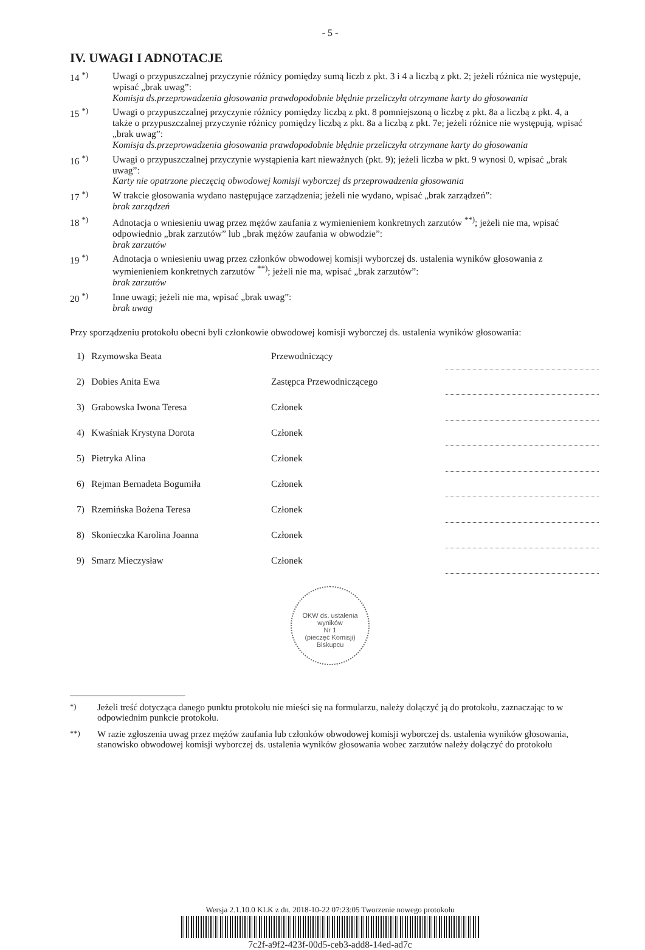- 5 -
IV. UWAGI I ADNOTACJE
14 <sup>*)</sup> Uwagi o przypuszczalnej przyczynie różnicy pomiędzy sumą liczb z pkt. 3 i 4 a liczbą z pkt. 2; jeżeli różnica nie występuje, wpisać „brak uwag”:
Komisja ds.przeprowadzenia głosowania prawdopodobnie błędnie przeliczyła otrzymane karty do głosowania
15 <sup>*)</sup> Uwagi o przypuszczalnej przyczynie różnicy pomiędzy liczbą z pkt. 8 pomniejszoną o liczbę z pkt. 8a a liczbą z pkt. 4, a także o przypuszczalnej przyczynie różnicy pomiędzy liczbą z pkt. 8a a liczbą z pkt. 7e; jeżeli różnice nie występują, wpisać „brak uwag”:
Komisja ds.przeprowadzenia głosowania prawdopodobnie błędnie przeliczyła otrzymane karty do głosowania
16 <sup>*)</sup> Uwagi o przypuszczalnej przyczynie wystąpienia kart nieważnych (pkt. 9); jeżeli liczba w pkt. 9 wynosi 0, wpisać „brak uwag”:
Karty nie opatrzone pieczęcią obwodowej komisji wyborczej ds przeprowadzenia głosowania
17 <sup>*)</sup> W trakcie głosowania wydano następujące zarządzenia; jeżeli nie wydano, wpisać „brak zarządzeń”:
brak zarządzeń
18 <sup>*)</sup> Adnotacja o wniesieniu uwag przez mężów zaufania z wymienieniem konkretnych zarzutów <sup>**)</sup>; jeżeli nie ma, wpisać odpowiednio „brak zarzutów” lub „brak mężów zaufania w obwodzie”:
brak zarzutów
19 <sup>*)</sup> Adnotacja o wniesieniu uwag przez członków obwodowej komisji wyborczej ds. ustalenia wyników głosowania z wymienieniem konkretnych zarzutów <sup>**)</sup>; jeżeli nie ma, wpisać „brak zarzutów”:
brak zarzutów
20 <sup>*)</sup> Inne uwagi; jeżeli nie ma, wpisać „brak uwag”:
brak uwag
Przy sporządzeniu protokołu obecni byli członkowie obwodowej komisji wyborczej ds. ustalenia wyników głosowania:
| 1) | Rzymowska Beata | Przewodniczący | |
| 2) | Dobies Anita Ewa | Zastępca Przewodniczącego | |
| 3) | Grabowska Iwona Teresa | Członek | |
| 4) | Kwaśniak Krystyna Dorota | Członek | |
| 5) | Pietryka Alina | Członek | |
| 6) | Rejman Bernadeta Bogumiła | Członek | |
| 7) | Rzemińska Bożena Teresa | Członek | |
| 8) | Skonieczka Karolina Joanna | Członek | |
| 9) | Smarz Mieczysław | Członek | |
OKW ds. ustalenia wyników
Nr 1
(pieczęć Komisji)
Biskupcu
<sup>*)</sup> Jeżeli treść dotycząca danego punktu protokołu nie mieści się na formularzu, należy dołączyć ją do protokołu, zaznaczając to w odpowiednim punkcie protokołu.
<sup>**)</sup> W razie zgłoszenia uwag przez mężów zaufania lub członków obwodowej komisji wyborczej ds. ustalenia wyników głosowania, stanowisko obwodowej komisji wyborczej ds. ustalenia wyników głosowania wobec zarzutów należy dołączyć do protokołu
Wersja 2.1.10.0 KLK z dn. 2018-10-22 07:23:05 Tworzenie nowego protokołu
7c2f-a9f2-423f-00d5-ceb3-add8-14ed-ad7c